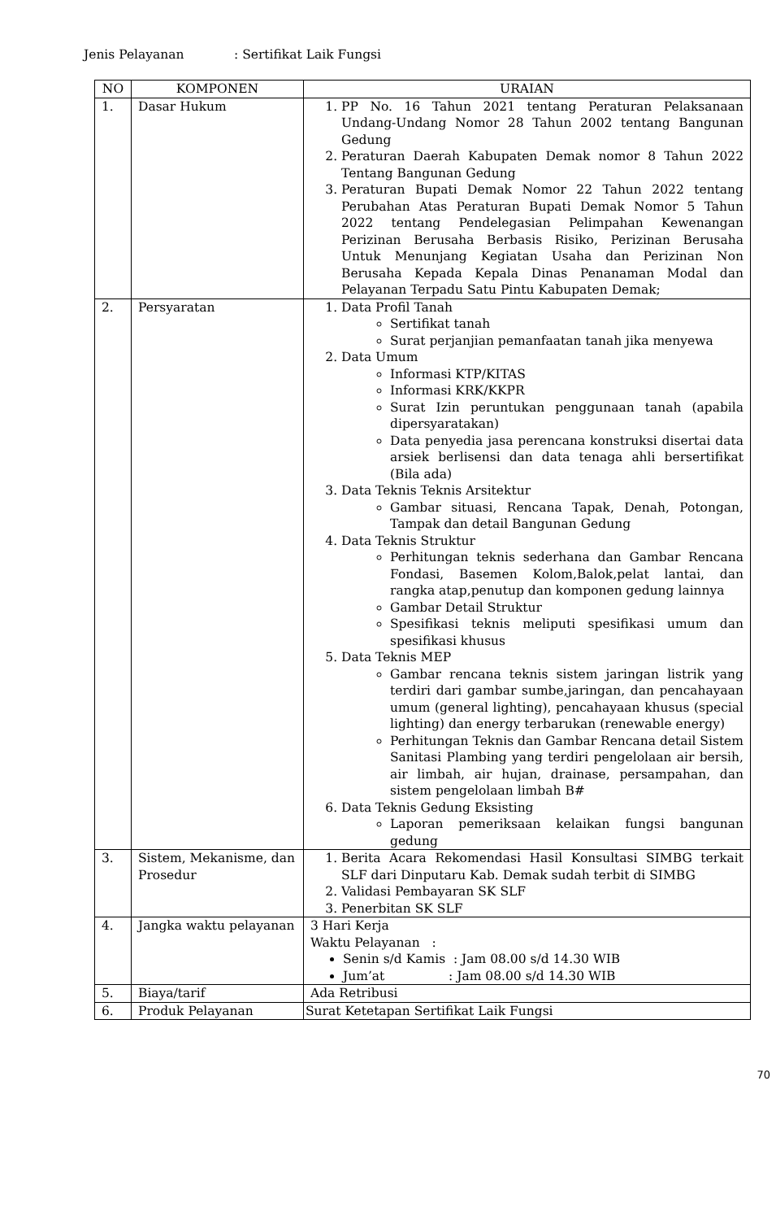Jenis Pelayanan: Sertifikat Laik Fungsi
| NO | KOMPONEN | URAIAN |
| --- | --- | --- |
| 1. | Dasar Hukum | 1. PP No. 16 Tahun 2021 tentang Peraturan Pelaksanaan Undang-Undang Nomor 28 Tahun 2002 tentang Bangunan Gedung 2. Peraturan Daerah Kabupaten Demak nomor 8 Tahun 2022 Tentang Bangunan Gedung 3. Peraturan Bupati Demak Nomor 22 Tahun 2022 tentang Perubahan Atas Peraturan Bupati Demak Nomor 5 Tahun 2022 tentang Pendelegasian Pelimpahan Kewenangan Perizinan Berusaha Berbasis Risiko, Perizinan Berusaha Untuk Menunjang Kegiatan Usaha dan Perizinan Non Berusaha Kepada Kepala Dinas Penanaman Modal dan Pelayanan Terpadu Satu Pintu Kabupaten Demak; |
| 2. | Persyaratan | 1. Data Profil Tanah Sertifikat tanah Surat perjanjian pemanfaatan tanah jika menyewa 2. Data Umum Informasi KTP/KITAS Informasi KRK/KKPR Surat Izin peruntukan penggunaan tanah (apabila dipersyaratakan) Data penyedia jasa perencana konstruksi disertai data arsiek berlisensi dan data tenaga ahli bersertifikat (Bila ada) 3. Data Teknis Teknis Arsitektur Gambar situasi, Rencana Tapak, Denah, Potongan, Tampak dan detail Bangunan Gedung 4. Data Teknis Struktur Perhitungan teknis sederhana dan Gambar Rencana Fondasi, Basemen Kolom,Balok,pelat lantai, dan rangka atap,penutup dan komponen gedung lainnya Gambar Detail Struktur Spesifikasi teknis meliputi spesifikasi umum dan spesifikasi khusus 5. Data Teknis MEP Gambar rencana teknis sistem jaringan listrik yang terdiri dari gambar sumbe,jaringan, dan pencahayaan umum (general lighting), pencahayaan khusus (special lighting) dan energy terbarukan (renewable energy) Perhitungan Teknis dan Gambar Rencana detail Sistem Sanitasi Plambing yang terdiri pengelolaan air bersih, air limbah, air hujan, drainase, persampahan, dan sistem pengelolaan limbah B# 6. Data Teknis Gedung Eksisting Laporan pemeriksaan kelaikan fungsi bangunan gedung |
| 3. | Sistem, Mekanisme, dan Prosedur | 1. Berita Acara Rekomendasi Hasil Konsultasi SIMBG terkait SLF dari Dinputaru Kab. Demak sudah terbit di SIMBG 2. Validasi Pembayaran SK SLF 3. Penerbitan SK SLF |
| 4. | Jangka waktu pelayanan | 3 Hari Kerja Waktu Pelayanan : Senin s/d Kamis : Jam 08.00 s/d 14.30 WIB Jum’at : Jam 08.00 s/d 14.30 WIB |
| 5. | Biaya/tarif | Ada Retribusi |
| 6. | Produk Pelayanan | Surat Ketetapan Sertifikat Laik Fungsi |
70